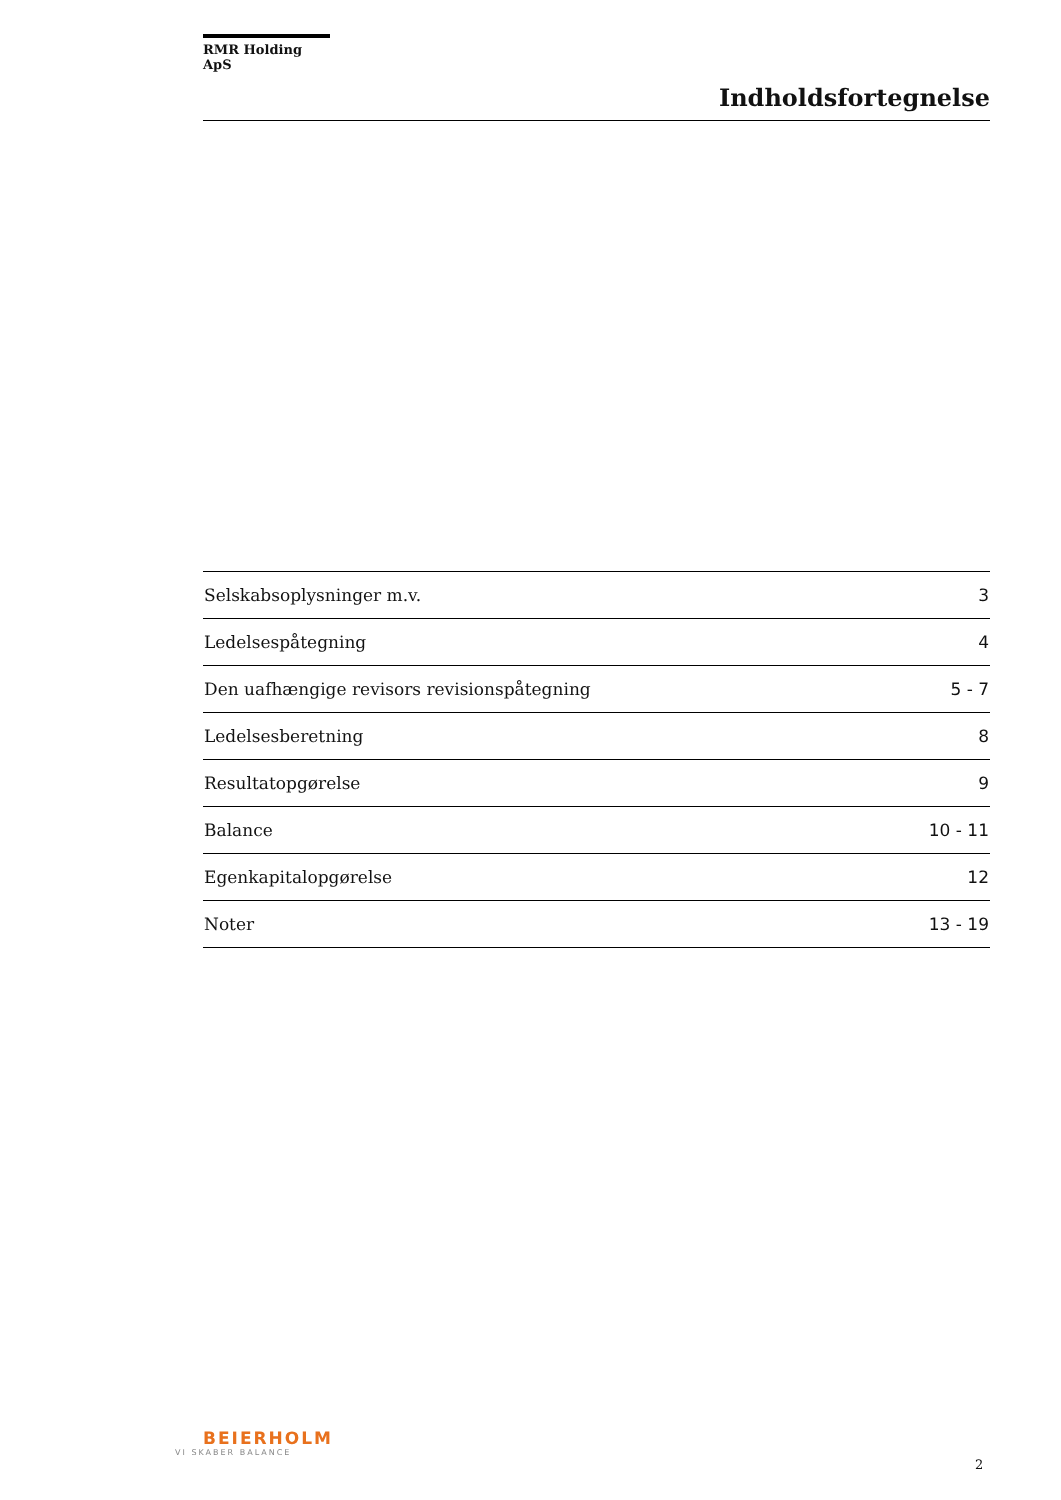RMR Holding ApS
Indholdsfortegnelse
| Selskabsoplysninger m.v. | 3 |
| Ledelsespåtegning | 4 |
| Den uafhængige revisors revisionspåtegning | 5 - 7 |
| Ledelsesberetning | 8 |
| Resultatopgørelse | 9 |
| Balance | 10 - 11 |
| Egenkapitalopgørelse | 12 |
| Noter | 13 - 19 |
BEIERHOLM
VI SKABER BALANCE
2